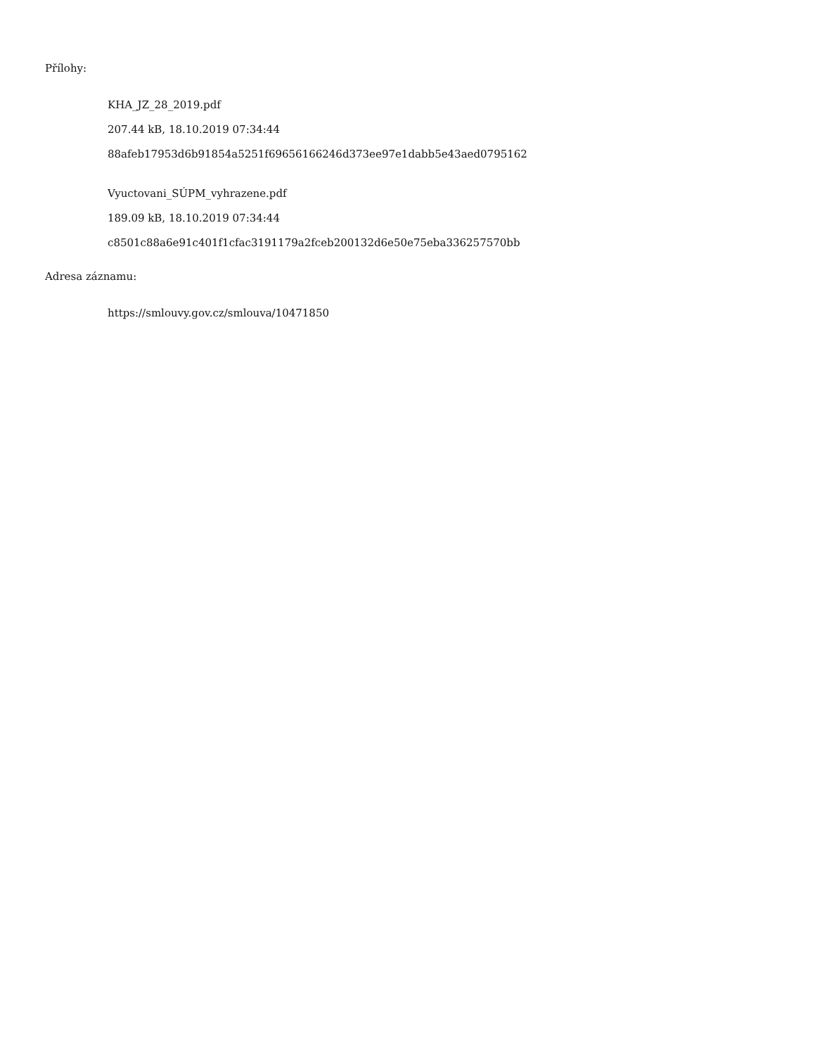Přílohy:
KHA_JZ_28_2019.pdf
207.44 kB, 18.10.2019 07:34:44
88afeb17953d6b91854a5251f69656166246d373ee97e1dabb5e43aed0795162
Vyuctovani_SÚPM_vyhrazene.pdf
189.09 kB, 18.10.2019 07:34:44
c8501c88a6e91c401f1cfac3191179a2fceb200132d6e50e75eba336257570bb
Adresa záznamu:
https://smlouvy.gov.cz/smlouva/10471850